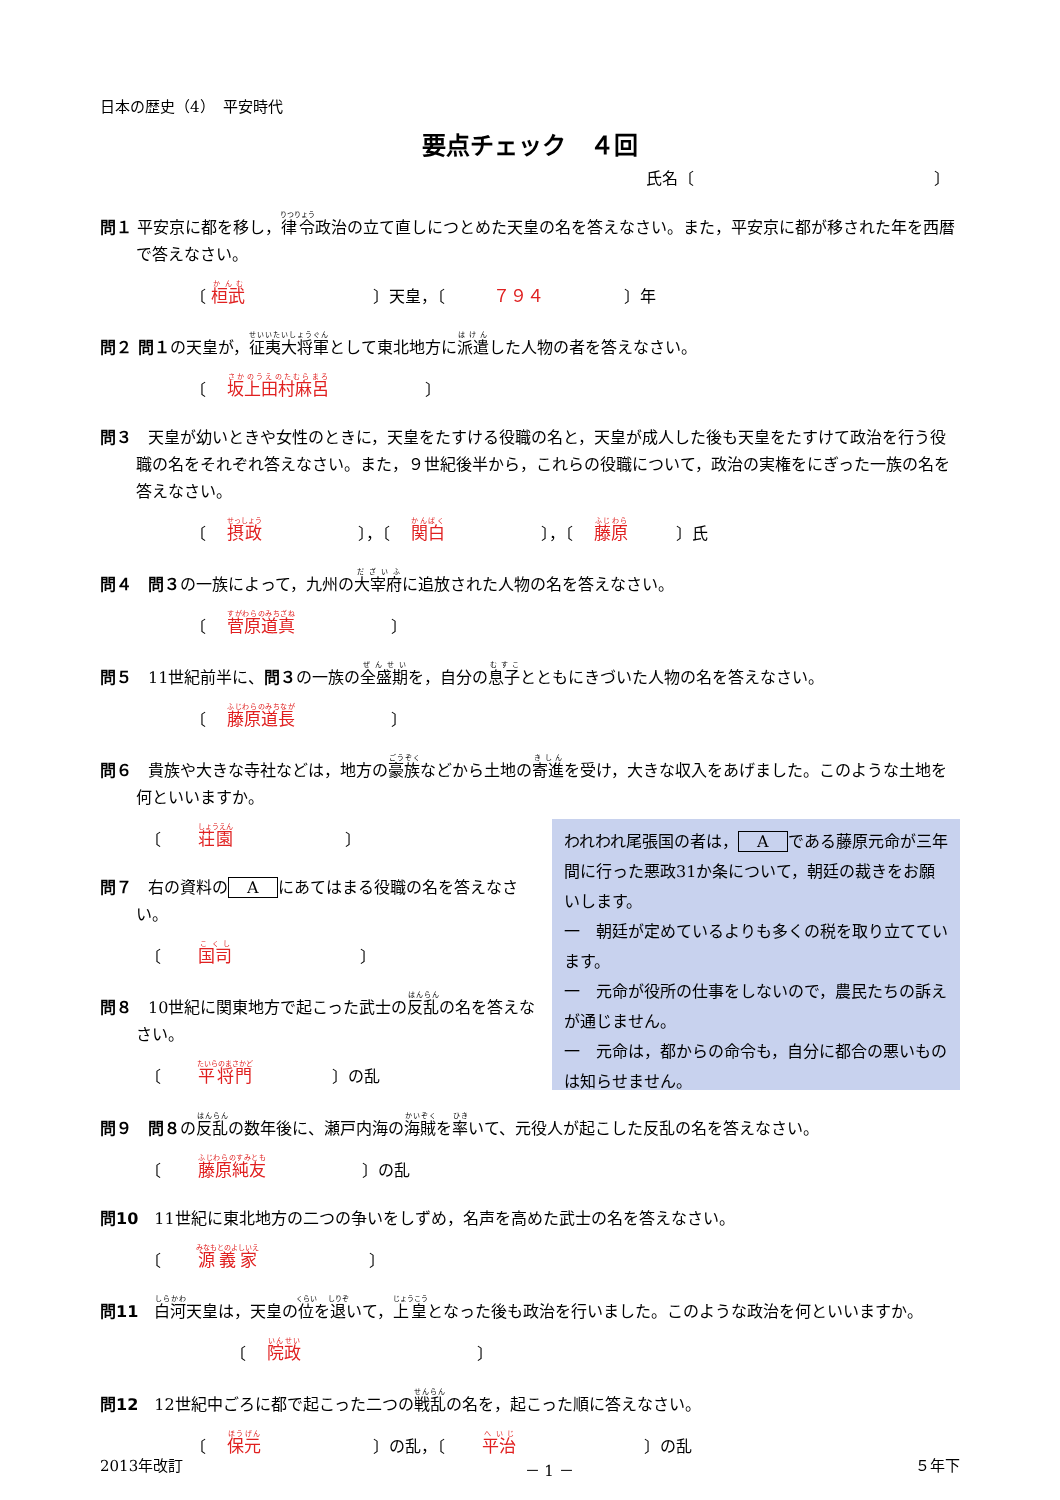日本の歴史（4）　平安時代
要点チェック　４回
氏名〔　　　　　　　　　　　　　　　〕
問１ 平安京に都を移し，律令政治の立て直しにつとめた天皇の名を答えなさい。また，平安京に都が移された年を西暦で答えなさい。
〔 桓武　　　　　　　　〕天皇，〔　　　７９４　　　　　〕年
問２ 問１の天皇が，征夷大将軍として東北地方に派遣した人物の者を答えなさい。
〔　 坂上田村麻呂　　　　　　〕
問３　天皇が幼いときや女性のときに，天皇をたすける役職の名と，天皇が成人した後も天皇をたすけて政治を行う役職の名をそれぞれ答えなさい。また，９世紀後半から，これらの役職について，政治の実権をにぎった一族の名を答えなさい。
〔　 摂政　　　　　　〕，〔　 関白　　　　　　〕，〔　 藤原　　　〕氏
問４　問３の一族によって，九州の大宰府に追放された人物の名を答えなさい。
〔　 菅原道真　　　　　　〕
問５　11世紀前半に、問３の一族の全盛期を，自分の息子とともにきづいた人物の名を答えなさい。
〔　 藤原道長　　　　　　〕
問６　貴族や大きな寺社などは，地方の豪族などから土地の寄進を受け，大きな収入をあげました。このような土地を何といいますか。
〔　　 荘園　　　　　　　〕
問７　右の資料の A にあてはまる役職の名を答えなさい。
〔　　 国司　　　　　　　　〕
問８　10世紀に関東地方で起こった武士の反乱の名を答えなさい。
〔　　 平将門　　　　　〕の乱
われわれ尾張国の者は， A である藤原元命が三年間に行った悪政31か条について，朝廷の裁きをお願いします。
一　朝廷が定めているよりも多くの税を取り立てています。
一　元命が役所の仕事をしないので，農民たちの訴えが通じません。
一　元命は，都からの命令も，自分に都合の悪いものは知らせません。
問９　問８の反乱の数年後に、瀬戸内海の海賊を率いて、元役人が起こした反乱の名を答えなさい。
〔　　 藤原純友　　　　　　〕の乱
問10　11世紀に東北地方の二つの争いをしずめ，名声を高めた武士の名を答えなさい。
〔　　 源義家　　　　　　　〕
問11　白河天皇は，天皇の位を退いて，上皇となった後も政治を行いました。このような政治を何といいますか。
〔　 院政　　　　　　　　　　　〕
問12　12世紀中ごろに都で起こった二つの戦乱の名を，起こった順に答えなさい。
〔　 保元　　　　　　　〕の乱，〔　　 平治　　　　　　　　〕の乱
2013年改訂 － 1 － ５年下